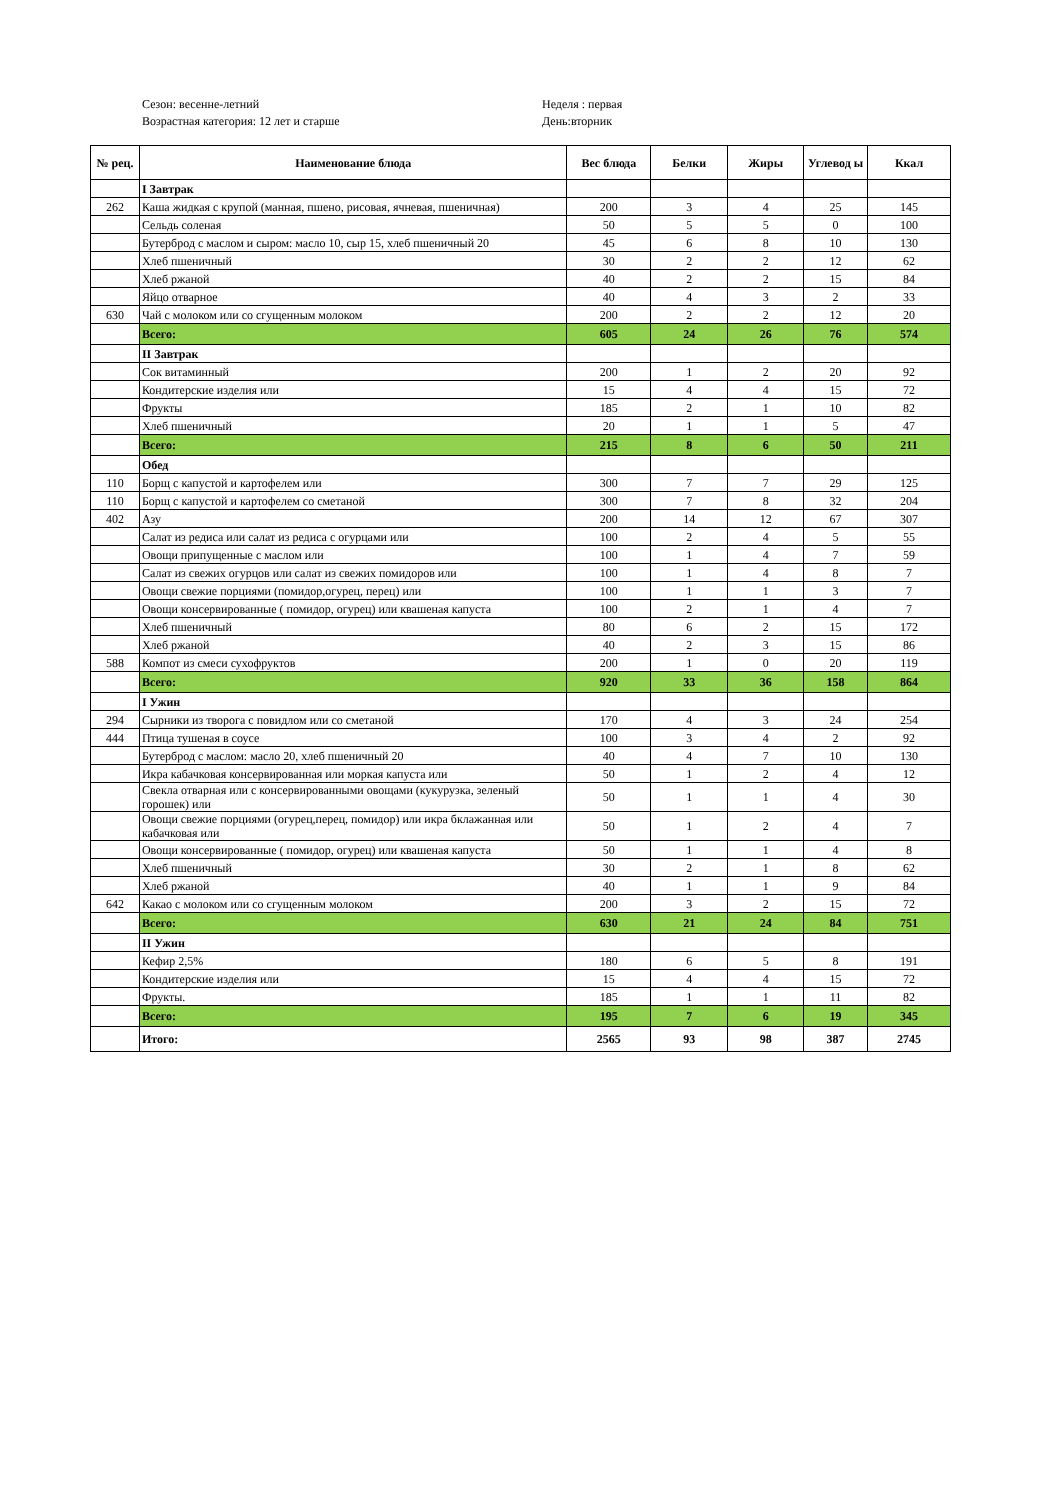Сезон: весенне-летний
Возрастная категория: 12 лет и старше
Неделя : первая
День:вторник
| № рец. | Наименование блюда | Вес блюда | Белки | Жиры | Углевод ы | Ккал |
| --- | --- | --- | --- | --- | --- | --- |
| | I Завтрак | | | | | |
| 262 | Каша жидкая с крупой (манная, пшено, рисовая, ячневая, пшеничная) | 200 | 3 | 4 | 25 | 145 |
| | Сельдь соленая | 50 | 5 | 5 | 0 | 100 |
| | Бутерброд с маслом и сыром: масло 10, сыр 15, хлеб пшеничный 20 | 45 | 6 | 8 | 10 | 130 |
| | Хлеб пшеничный | 30 | 2 | 2 | 12 | 62 |
| | Хлеб ржаной | 40 | 2 | 2 | 15 | 84 |
| | Яйцо отварное | 40 | 4 | 3 | 2 | 33 |
| 630 | Чай с молоком или со сгущенным молоком | 200 | 2 | 2 | 12 | 20 |
| | Всего: | 605 | 24 | 26 | 76 | 574 |
| | II Завтрак | | | | | |
| | Сок витаминный | 200 | 1 | 2 | 20 | 92 |
| | Кондитерские изделия или | 15 | 4 | 4 | 15 | 72 |
| | Фрукты | 185 | 2 | 1 | 10 | 82 |
| | Хлеб пшеничный | 20 | 1 | 1 | 5 | 47 |
| | Всего: | 215 | 8 | 6 | 50 | 211 |
| | Обед | | | | | |
| 110 | Борщ с капустой и картофелем или | 300 | 7 | 7 | 29 | 125 |
| 110 | Борщ с капустой и картофелем со сметаной | 300 | 7 | 8 | 32 | 204 |
| 402 | Азу | 200 | 14 | 12 | 67 | 307 |
| | Салат из редиса или салат из редиса с огурцами или | 100 | 2 | 4 | 5 | 55 |
| | Овощи припущенные с маслом или | 100 | 1 | 4 | 7 | 59 |
| | Салат из свежих огурцов или салат из свежих помидоров или | 100 | 1 | 4 | 8 | 7 |
| | Овощи свежие порциями (помидор,огурец, перец) или | 100 | 1 | 1 | 3 | 7 |
| | Овощи консервированные ( помидор, огурец) или квашеная капуста | 100 | 2 | 1 | 4 | 7 |
| | Хлеб пшеничный | 80 | 6 | 2 | 15 | 172 |
| | Хлеб ржаной | 40 | 2 | 3 | 15 | 86 |
| 588 | Компот из смеси сухофруктов | 200 | 1 | 0 | 20 | 119 |
| | Всего: | 920 | 33 | 36 | 158 | 864 |
| | I Ужин | | | | | |
| 294 | Сырники из творога с повидлом или со сметаной | 170 | 4 | 3 | 24 | 254 |
| 444 | Птица тушеная в соусе | 100 | 3 | 4 | 2 | 92 |
| | Бутерброд с маслом: масло 20, хлеб пшеничный 20 | 40 | 4 | 7 | 10 | 130 |
| | Икра кабачковая консервированная или моркая капуста или | 50 | 1 | 2 | 4 | 12 |
| | Свекла отварная или с консервированными овощами (кукурузка, зеленый горошек) или | 50 | 1 | 1 | 4 | 30 |
| | Овощи свежие порциями (огурец,перец, помидор) или икра бклажанная или кабачковая или | 50 | 1 | 2 | 4 | 7 |
| | Овощи консервированные ( помидор, огурец) или квашеная капуста | 50 | 1 | 1 | 4 | 8 |
| | Хлеб пшеничный | 30 | 2 | 1 | 8 | 62 |
| | Хлеб ржаной | 40 | 1 | 1 | 9 | 84 |
| 642 | Какао с молоком или со сгущенным молоком | 200 | 3 | 2 | 15 | 72 |
| | Всего: | 630 | 21 | 24 | 84 | 751 |
| | II Ужин | | | | | |
| | Кефир 2,5% | 180 | 6 | 5 | 8 | 191 |
| | Кондитерские изделия или | 15 | 4 | 4 | 15 | 72 |
| | Фрукты. | 185 | 1 | 1 | 11 | 82 |
| | Всего: | 195 | 7 | 6 | 19 | 345 |
| | Итого: | 2565 | 93 | 98 | 387 | 2745 |